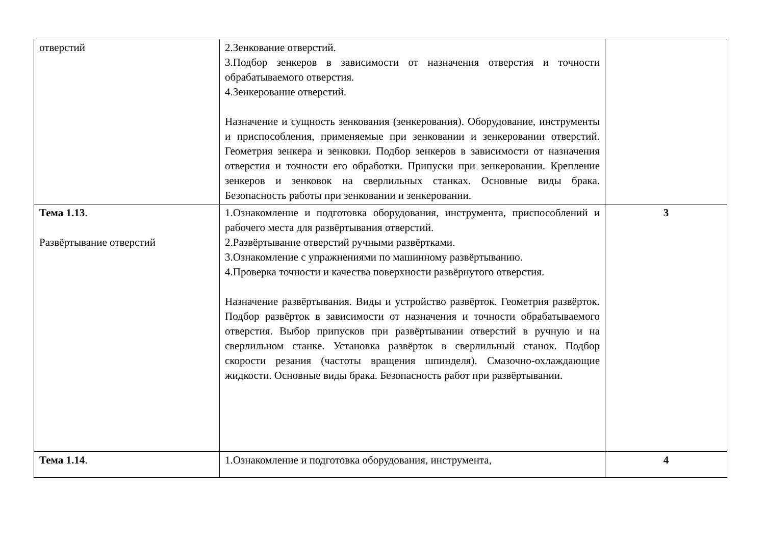| отверстий | 2.Зенкование отверстий. 3.Подбор зенкеров в зависимости от назначения отверстия и точности обрабатываемого отверстия. 4.Зенкерование отверстий. Назначение и сущность зенкования (зенкерования). Оборудование, инструменты и приспособления, применяемые при зенковании и зенкеровании отверстий. Геометрия зенкера и зенковки. Подбор зенкеров в зависимости от назначения отверстия и точности его обработки. Припуски при зенкеровании. Крепление зенкеров и зенковок на сверлильных станках. Основные виды брака. Безопасность работы при зенковании и зенкеровании. | |
| Тема 1.13 . Развёртывание отверстий | 1.Ознакомление и подготовка оборудования, инструмента, приспособлений и рабочего места для развёртывания отверстий. 2.Развёртывание отверстий ручными развёртками. 3.Ознакомление с упражнениями по машинному развёртыванию. 4.Проверка точности и качества поверхности развёрнутого отверстия. Назначение развёртывания. Виды и устройство развёрток. Геометрия развёрток. Подбор развёрток в зависимости от назначения и точности обрабатываемого отверстия. Выбор припусков при развёртывании отверстий в ручную и на сверлильном станке. Установка развёрток в сверлильный станок. Подбор скорости резания (частоты вращения шпинделя). Смазочно-охлаждающие жидкости. Основные виды брака. Безопасность работ при развёртывании. | 3 |
| Тема 1.14 . | 1.Ознакомление и подготовка оборудования, инструмента, | 4 |